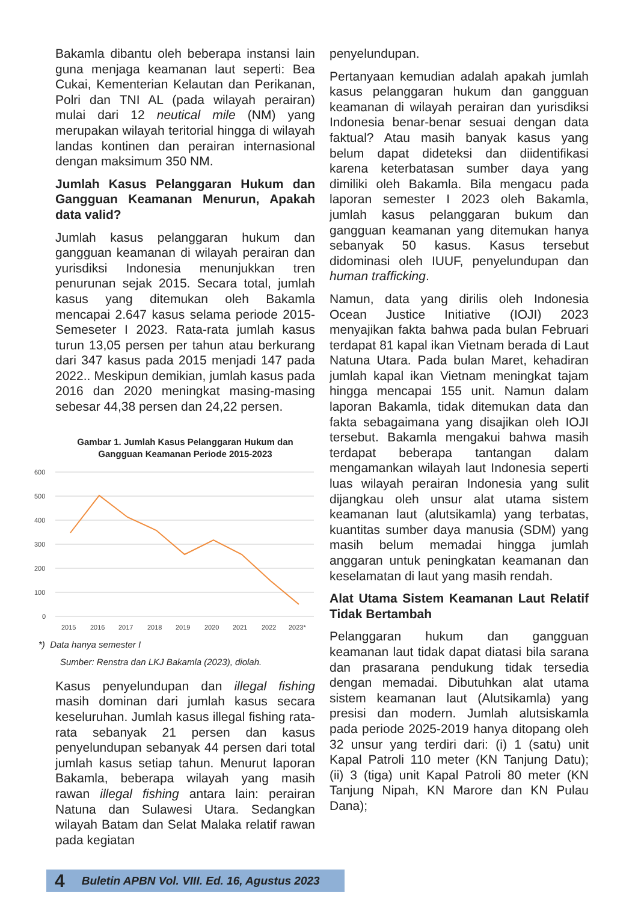Bakamla dibantu oleh beberapa instansi lain guna menjaga keamanan laut seperti: Bea Cukai, Kementerian Kelautan dan Perikanan, Polri dan TNI AL (pada wilayah perairan) mulai dari 12 neutical mile (NM) yang merupakan wilayah teritorial hingga di wilayah landas kontinen dan perairan internasional dengan maksimum 350 NM.
Jumlah Kasus Pelanggaran Hukum dan Gangguan Keamanan Menurun, Apakah data valid?
Jumlah kasus pelanggaran hukum dan gangguan keamanan di wilayah perairan dan yurisdiksi Indonesia menunjukkan tren penurunan sejak 2015. Secara total, jumlah kasus yang ditemukan oleh Bakamla mencapai 2.647 kasus selama periode 2015-Semeseter I 2023. Rata-rata jumlah kasus turun 13,05 persen per tahun atau berkurang dari 347 kasus pada 2015 menjadi 147 pada 2022.. Meskipun demikian, jumlah kasus pada 2016 dan 2020 meningkat masing-masing sebesar 44,38 persen dan 24,22 persen.
Gambar 1. Jumlah Kasus Pelanggaran Hukum dan Gangguan Keamanan Periode 2015-2023
600
500
400
300
200
100
0
2015
2016
2017
2018
2019
2020
2021
2022
2023*
*) Data hanya semester I
Sumber: Renstra dan LKJ Bakamla (2023), diolah.
Kasus penyelundupan dan illegal fishing masih dominan dari jumlah kasus secara keseluruhan. Jumlah kasus illegal fishing rata-rata sebanyak 21 persen dan kasus penyelundupan sebanyak 44 persen dari total jumlah kasus setiap tahun. Menurut laporan Bakamla, beberapa wilayah yang masih rawan illegal fishing antara lain: perairan Natuna dan Sulawesi Utara. Sedangkan wilayah Batam dan Selat Malaka relatif rawan pada kegiatan
penyelundupan.
Pertanyaan kemudian adalah apakah jumlah kasus pelanggaran hukum dan gangguan keamanan di wilayah perairan dan yurisdiksi Indonesia benar-benar sesuai dengan data faktual? Atau masih banyak kasus yang belum dapat dideteksi dan diidentifikasi karena keterbatasan sumber daya yang dimiliki oleh Bakamla. Bila mengacu pada laporan semester I 2023 oleh Bakamla, jumlah kasus pelanggaran bukum dan gangguan keamanan yang ditemukan hanya sebanyak 50 kasus. Kasus tersebut didominasi oleh IUUF, penyelundupan dan human trafficking.
Namun, data yang dirilis oleh Indonesia Ocean Justice Initiative (IOJI) 2023 menyajikan fakta bahwa pada bulan Februari terdapat 81 kapal ikan Vietnam berada di Laut Natuna Utara. Pada bulan Maret, kehadiran jumlah kapal ikan Vietnam meningkat tajam hingga mencapai 155 unit. Namun dalam laporan Bakamla, tidak ditemukan data dan fakta sebagaimana yang disajikan oleh IOJI tersebut. Bakamla mengakui bahwa masih terdapat beberapa tantangan dalam mengamankan wilayah laut Indonesia seperti luas wilayah perairan Indonesia yang sulit dijangkau oleh unsur alat utama sistem keamanan laut (alutsikamla) yang terbatas, kuantitas sumber daya manusia (SDM) yang masih belum memadai hingga jumlah anggaran untuk peningkatan keamanan dan keselamatan di laut yang masih rendah.
Alat Utama Sistem Keamanan Laut Relatif Tidak Bertambah
Pelanggaran hukum dan gangguan keamanan laut tidak dapat diatasi bila sarana dan prasarana pendukung tidak tersedia dengan memadai. Dibutuhkan alat utama sistem keamanan laut (Alutsikamla) yang presisi dan modern. Jumlah alutsiskamla pada periode 2025-2019 hanya ditopang oleh 32 unsur yang terdiri dari: (i) 1 (satu) unit Kapal Patroli 110 meter (KN Tanjung Datu); (ii) 3 (tiga) unit Kapal Patroli 80 meter (KN Tanjung Nipah, KN Marore dan KN Pulau Dana);
4 Buletin APBN Vol. VIII. Ed. 16, Agustus 2023